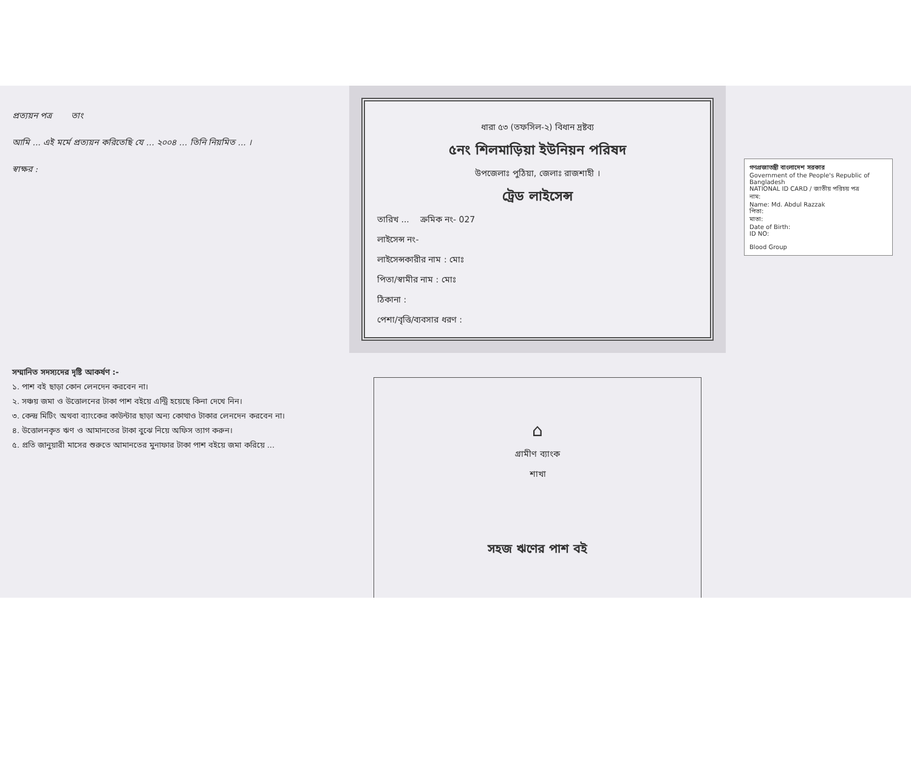প্রত্যয়ন পত্র তাং
আমি ... এই মর্মে প্রত্যয়ন করিতেছি যে ... ২০০৪ ... তিনি নিয়মিত ... ।
স্বাক্ষর :
ধারা ৫৩ (তফসিল-২) বিধান দ্রষ্টব্য
৫নং শিলমাড়িয়া ইউনিয়ন পরিষদ
উপজেলাঃ পুঠিয়া, জেলাঃ রাজশাহী ।
ট্রেড লাইসেন্স
তারিখ ... ক্রমিক নং- 027
লাইসেন্স নং-
লাইসেন্সকারীর নাম : মোঃ
পিতা/স্বামীর নাম : মোঃ
ঠিকানা :
পেশা/বৃত্তি/ব্যবসার ধরণ :
গণপ্রজাতন্ত্রী বাংলাদেশ সরকার
Government of the People's Republic of Bangladesh
NATIONAL ID CARD / জাতীয় পরিচয় পত্র
নাম:
Name: Md. Abdul Razzak
পিতা:
মাতা:
Date of Birth:
ID NO:
Blood Group
সম্মানিত সদস্যদের দৃষ্টি আকর্ষণ :-
১. পাশ বই ছাড়া কোন লেনদেন করবেন না।
২. সঞ্চয় জমা ও উত্তোলনের টাকা পাশ বইয়ে এন্ট্রি হয়েছে কিনা দেখে নিন।
৩. কেন্দ্র মিটিং অথবা ব্যাংকের কাউন্টার ছাড়া অন্য কোথাও টাকার লেনদেন করবেন না।
৪. উত্তোলনকৃত ঋণ ও আমানতের টাকা বুঝে নিয়ে অফিস ত্যাগ করুন।
৫. প্রতি জানুয়ারী মাসের শুরুতে আমানতের মুনাফার টাকা পাশ বইয়ে জমা করিয়ে ...
⌂
গ্রামীণ ব্যাংক
শাখা
সহজ ঋণের পাশ বই